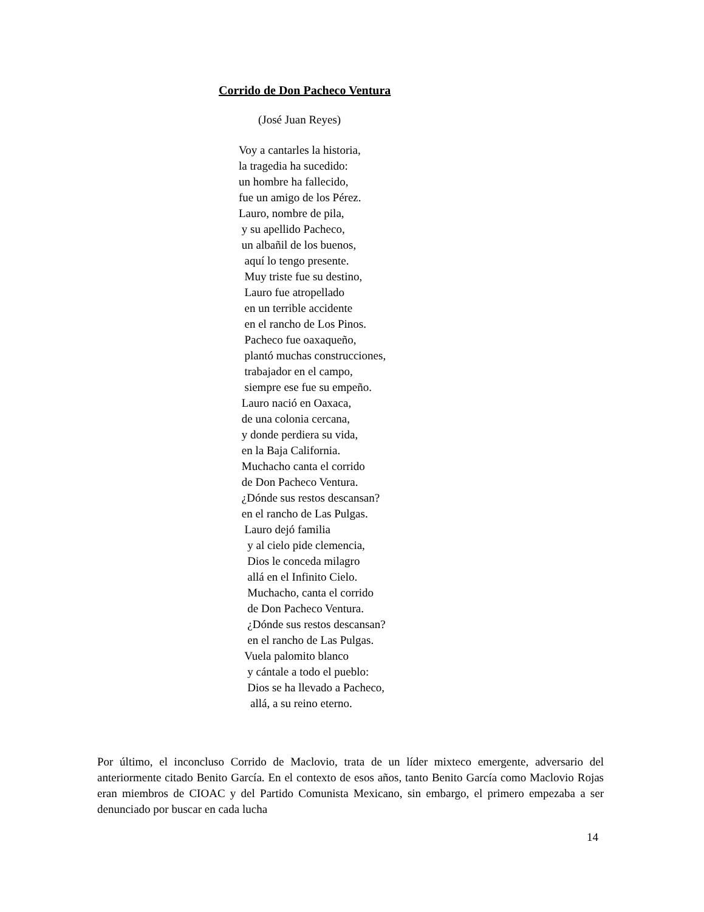Corrido de Don Pacheco Ventura
(José Juan Reyes)
Voy a cantarles la historia,
la tragedia ha sucedido:
un hombre ha fallecido,
fue un amigo de los Pérez.
Lauro, nombre de pila,
y su apellido Pacheco,
un albañil de los buenos,
aquí lo tengo presente.
Muy triste fue su destino,
Lauro fue atropellado
en un terrible accidente
en el rancho de Los Pinos.
Pacheco fue oaxaqueño,
plantó muchas construcciones,
trabajador en el campo,
siempre ese fue su empeño.
Lauro nació en Oaxaca,
de una colonia cercana,
y donde perdiera su vida,
en la Baja California.
Muchacho canta el corrido
de Don Pacheco Ventura.
¿Dónde sus restos descansan?
en el rancho de Las Pulgas.
Lauro dejó familia
y al cielo pide clemencia,
Dios le conceda milagro
allá en el Infinito Cielo.
Muchacho, canta el corrido
de Don Pacheco Ventura.
¿Dónde sus restos descansan?
en el rancho de Las Pulgas.
Vuela palomito blanco
y cántale a todo el pueblo:
Dios se ha llevado a Pacheco,
allá, a su reino eterno.
Por último, el inconcluso Corrido de Maclovio, trata de un líder mixteco emergente, adversario del anteriormente citado Benito García. En el contexto de esos años, tanto Benito García como Maclovio Rojas eran miembros de CIOAC y del Partido Comunista Mexicano, sin embargo, el primero empezaba a ser denunciado por buscar en cada lucha
14